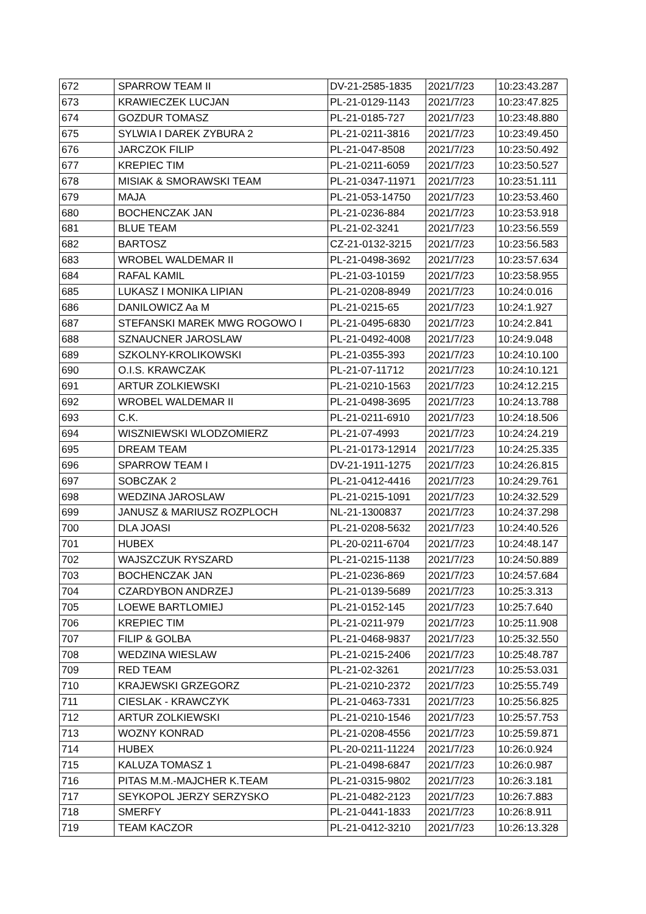| 672 | SPARROW TEAM II | DV-21-2585-1835 | 2021/7/23 | 10:23:43.287 |
| 673 | KRAWIECZEK LUCJAN | PL-21-0129-1143 | 2021/7/23 | 10:23:47.825 |
| 674 | GOZDUR TOMASZ | PL-21-0185-727 | 2021/7/23 | 10:23:48.880 |
| 675 | SYLWIA I DAREK ZYBURA 2 | PL-21-0211-3816 | 2021/7/23 | 10:23:49.450 |
| 676 | JARCZOK FILIP | PL-21-047-8508 | 2021/7/23 | 10:23:50.492 |
| 677 | KREPIEC TIM | PL-21-0211-6059 | 2021/7/23 | 10:23:50.527 |
| 678 | MISIAK & SMORAWSKI TEAM | PL-21-0347-11971 | 2021/7/23 | 10:23:51.111 |
| 679 | MAJA | PL-21-053-14750 | 2021/7/23 | 10:23:53.460 |
| 680 | BOCHENCZAK JAN | PL-21-0236-884 | 2021/7/23 | 10:23:53.918 |
| 681 | BLUE TEAM | PL-21-02-3241 | 2021/7/23 | 10:23:56.559 |
| 682 | BARTOSZ | CZ-21-0132-3215 | 2021/7/23 | 10:23:56.583 |
| 683 | WROBEL WALDEMAR II | PL-21-0498-3692 | 2021/7/23 | 10:23:57.634 |
| 684 | RAFAL KAMIL | PL-21-03-10159 | 2021/7/23 | 10:23:58.955 |
| 685 | LUKASZ I MONIKA LIPIAN | PL-21-0208-8949 | 2021/7/23 | 10:24:0.016 |
| 686 | DANILOWICZ Aa M | PL-21-0215-65 | 2021/7/23 | 10:24:1.927 |
| 687 | STEFANSKI MAREK MWG ROGOWO I | PL-21-0495-6830 | 2021/7/23 | 10:24:2.841 |
| 688 | SZNAUCNER JAROSLAW | PL-21-0492-4008 | 2021/7/23 | 10:24:9.048 |
| 689 | SZKOLNY-KROLIKOWSKI | PL-21-0355-393 | 2021/7/23 | 10:24:10.100 |
| 690 | O.I.S. KRAWCZAK | PL-21-07-11712 | 2021/7/23 | 10:24:10.121 |
| 691 | ARTUR ZOLKIEWSKI | PL-21-0210-1563 | 2021/7/23 | 10:24:12.215 |
| 692 | WROBEL WALDEMAR II | PL-21-0498-3695 | 2021/7/23 | 10:24:13.788 |
| 693 | C.K. | PL-21-0211-6910 | 2021/7/23 | 10:24:18.506 |
| 694 | WISZNIEWSKI WLODZOMIERZ | PL-21-07-4993 | 2021/7/23 | 10:24:24.219 |
| 695 | DREAM TEAM | PL-21-0173-12914 | 2021/7/23 | 10:24:25.335 |
| 696 | SPARROW TEAM I | DV-21-1911-1275 | 2021/7/23 | 10:24:26.815 |
| 697 | SOBCZAK 2 | PL-21-0412-4416 | 2021/7/23 | 10:24:29.761 |
| 698 | WEDZINA JAROSLAW | PL-21-0215-1091 | 2021/7/23 | 10:24:32.529 |
| 699 | JANUSZ & MARIUSZ ROZPLOCH | NL-21-1300837 | 2021/7/23 | 10:24:37.298 |
| 700 | DLA JOASI | PL-21-0208-5632 | 2021/7/23 | 10:24:40.526 |
| 701 | HUBEX | PL-20-0211-6704 | 2021/7/23 | 10:24:48.147 |
| 702 | WAJSZCZUK RYSZARD | PL-21-0215-1138 | 2021/7/23 | 10:24:50.889 |
| 703 | BOCHENCZAK JAN | PL-21-0236-869 | 2021/7/23 | 10:24:57.684 |
| 704 | CZARDYBON ANDRZEJ | PL-21-0139-5689 | 2021/7/23 | 10:25:3.313 |
| 705 | LOEWE BARTLOMIEJ | PL-21-0152-145 | 2021/7/23 | 10:25:7.640 |
| 706 | KREPIEC TIM | PL-21-0211-979 | 2021/7/23 | 10:25:11.908 |
| 707 | FILIP & GOLBA | PL-21-0468-9837 | 2021/7/23 | 10:25:32.550 |
| 708 | WEDZINA WIESLAW | PL-21-0215-2406 | 2021/7/23 | 10:25:48.787 |
| 709 | RED TEAM | PL-21-02-3261 | 2021/7/23 | 10:25:53.031 |
| 710 | KRAJEWSKI GRZEGORZ | PL-21-0210-2372 | 2021/7/23 | 10:25:55.749 |
| 711 | CIESLAK - KRAWCZYK | PL-21-0463-7331 | 2021/7/23 | 10:25:56.825 |
| 712 | ARTUR ZOLKIEWSKI | PL-21-0210-1546 | 2021/7/23 | 10:25:57.753 |
| 713 | WOZNY KONRAD | PL-21-0208-4556 | 2021/7/23 | 10:25:59.871 |
| 714 | HUBEX | PL-20-0211-11224 | 2021/7/23 | 10:26:0.924 |
| 715 | KALUZA TOMASZ 1 | PL-21-0498-6847 | 2021/7/23 | 10:26:0.987 |
| 716 | PITAS M.M.-MAJCHER K.TEAM | PL-21-0315-9802 | 2021/7/23 | 10:26:3.181 |
| 717 | SEYKOPOL JERZY SERZYSKO | PL-21-0482-2123 | 2021/7/23 | 10:26:7.883 |
| 718 | SMERFY | PL-21-0441-1833 | 2021/7/23 | 10:26:8.911 |
| 719 | TEAM KACZOR | PL-21-0412-3210 | 2021/7/23 | 10:26:13.328 |